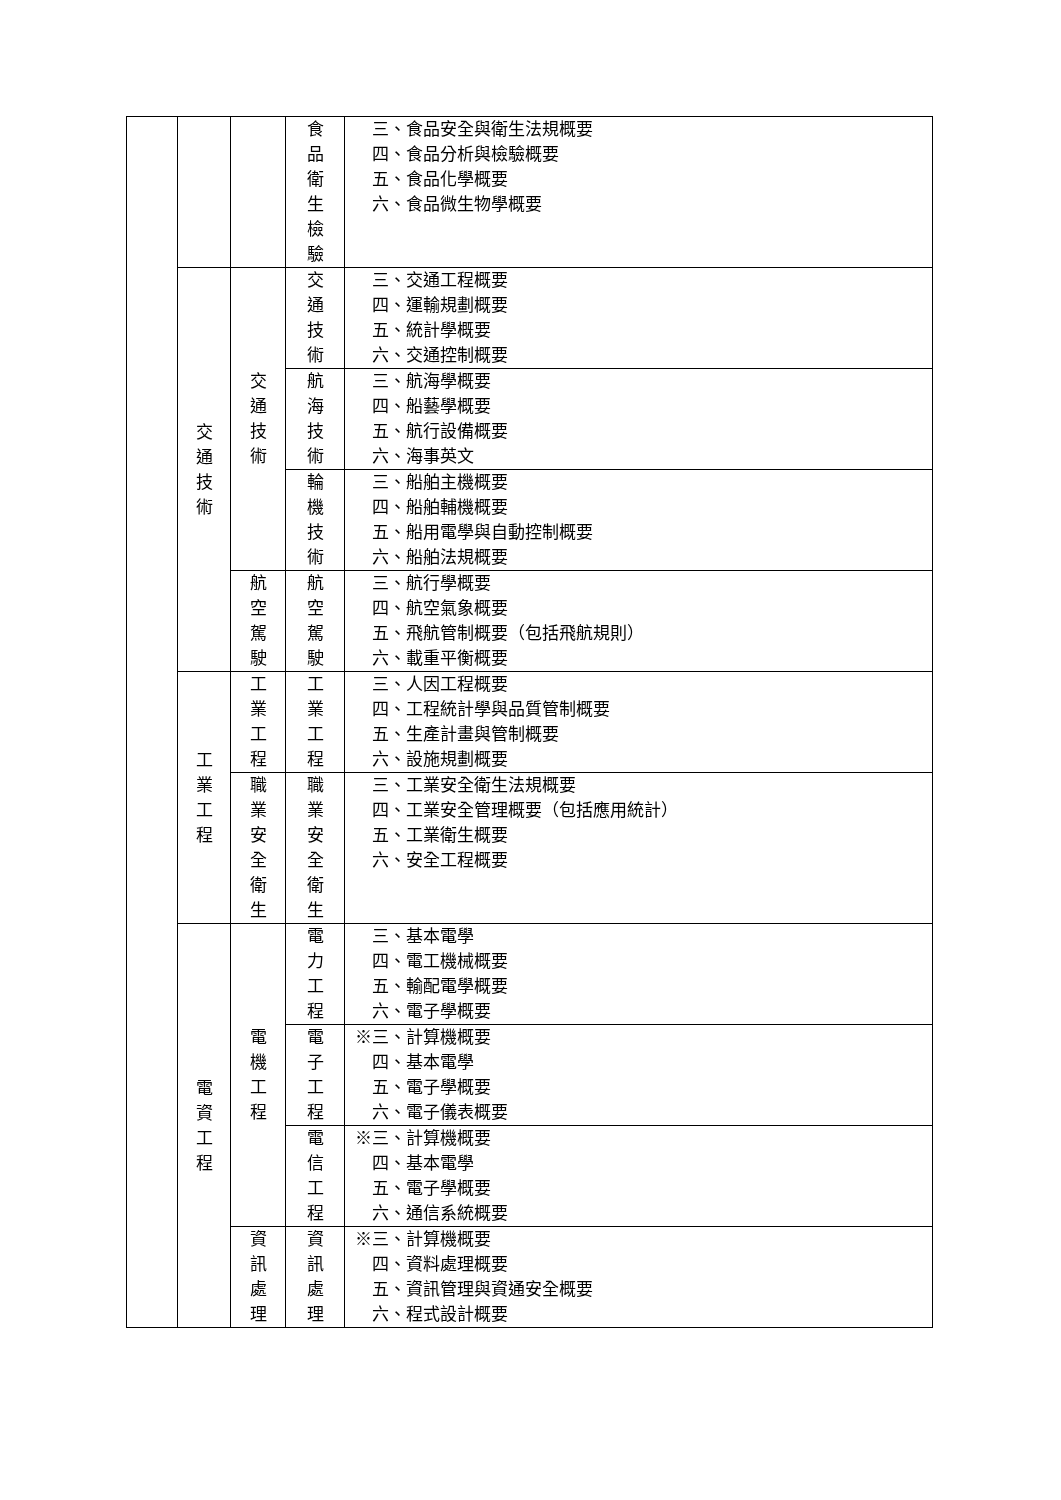| | | | 食 品 衛 生 檢 驗 | 三、食品安全與衛生法規概要 四、食品分析與檢驗概要 五、食品化學概要 六、食品微生物學概要 |
| | 交 通 技 術 | 交 通 技 術 | 交 通 技 術 | 三、交通工程概要 四、運輸規劃概要 五、統計學概要 六、交通控制概要 |
| | | | 航 海 技 術 | 三、航海學概要 四、船藝學概要 五、航行設備概要 六、海事英文 |
| | | | 輪 機 技 術 | 三、船舶主機概要 四、船舶輔機概要 五、船用電學與自動控制概要 六、船舶法規概要 |
| | | 航 空 駕 駛 | 航 空 駕 駛 | 三、航行學概要 四、航空氣象概要 五、飛航管制概要（包括飛航規則） 六、載重平衡概要 |
| | 工 業 工 程 | 工 業 工 程 | 工 業 工 程 | 三、人因工程概要 四、工程統計學與品質管制概要 五、生產計畫與管制概要 六、設施規劃概要 |
| | | 職 業 安 全 衛 生 | 職 業 安 全 衛 生 | 三、工業安全衛生法規概要 四、工業安全管理概要（包括應用統計） 五、工業衛生概要 六、安全工程概要 |
| | 電 資 工 程 | 電 機 工 程 | 電 力 工 程 | 三、基本電學 四、電工機械概要 五、輸配電學概要 六、電子學概要 |
| | | | 電 子 工 程 | ※三、計算機概要 四、基本電學 五、電子學概要 六、電子儀表概要 |
| | | | 電 信 工 程 | ※三、計算機概要 四、基本電學 五、電子學概要 六、通信系統概要 |
| | | 資 訊 處 理 | 資 訊 處 理 | ※三、計算機概要 四、資料處理概要 五、資訊管理與資通安全概要 六、程式設計概要 |